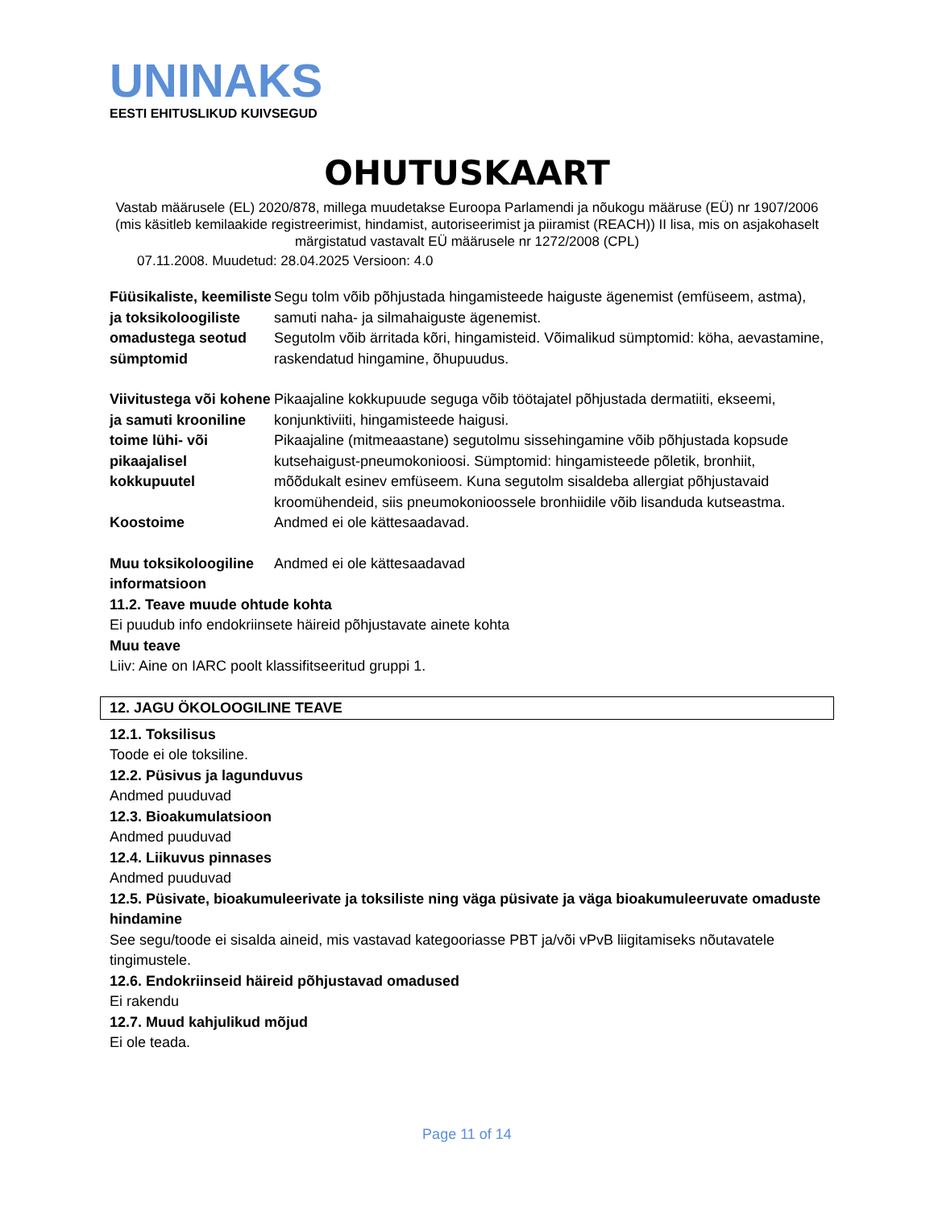UNINAKS
EESTI EHITUSLIKUD KUIVSEGUD
OHUTUSKAART
Vastab määrusele (EL) 2020/878, millega muudetakse Euroopa Parlamendi ja nõukogu määruse (EÜ) nr 1907/2006 (mis käsitleb kemilaakide registreerimist, hindamist, autoriseerimist ja piiramist (REACH)) II lisa, mis on asjakohaselt märgistatud vastavalt EÜ määrusele nr 1272/2008 (CPL)
07.11.2008. Muudetud: 28.04.2025 Versioon: 4.0
| Füüsikaliste, keemiliste ja toksikoloogiliste omadustega seotud sümptomid | Segu tolm võib põhjustada hingamisteede haiguste ägenemist (emfüseem, astma), samuti naha- ja silmahaiguste ägenemist. Segutolm võib ärritada kõri, hingamisteid. Võimalikud sümptomid: köha, aevastamine, raskendatud hingamine, õhupuudus. |
| Viivitustega või kohene ja samuti krooniline toime lühi- või pikaajalisel kokkupuutel | Pikaajaline kokkupuude seguga võib töötajatel põhjustada dermatiiti, ekseemi, konjunktiviiti, hingamisteede haigusi. Pikaajaline (mitmeaastane) segutolmu sissehingamine võib põhjustada kopsude kutsehaigust-pneumokonioosi. Sümptomid: hingamisteede põletik, bronhiit, mõõdukalt esinev emfüseem. Kuna segutolm sisaldeba allergiat põhjustavaid kroomühendeid, siis pneumokonioossele bronhiidile võib lisanduda kutseastma. |
| Koostoime | Andmed ei ole kättesaadavad. |
| Muu toksikoloogiline informatsioon | Andmed ei ole kättesaadavad |
11.2. Teave muude ohtude kohta
Ei puudub info endokriinsete häireid põhjustavate ainete kohta
Muu teave
Liiv: Aine on IARC poolt klassifitseeritud gruppi 1.
12. JAGU ÖKOLOOGILINE TEAVE
12.1. Toksilisus
Toode ei ole toksiline.
12.2. Püsivus ja lagunduvus
Andmed puuduvad
12.3. Bioakumulatsioon
Andmed puuduvad
12.4. Liikuvus pinnases
Andmed puuduvad
12.5. Püsivate, bioakumuleerivate ja toksiliste ning väga püsivate ja väga bioakumuleeruvate omaduste hindamine
See segu/toode ei sisalda aineid, mis vastavad kategooriasse PBT ja/või vPvB liigitamiseks nõutavatele tingimustele.
12.6. Endokriinseid häireid põhjustavad omadused
Ei rakendu
12.7. Muud kahjulikud mõjud
Ei ole teada.
Page 11 of 14